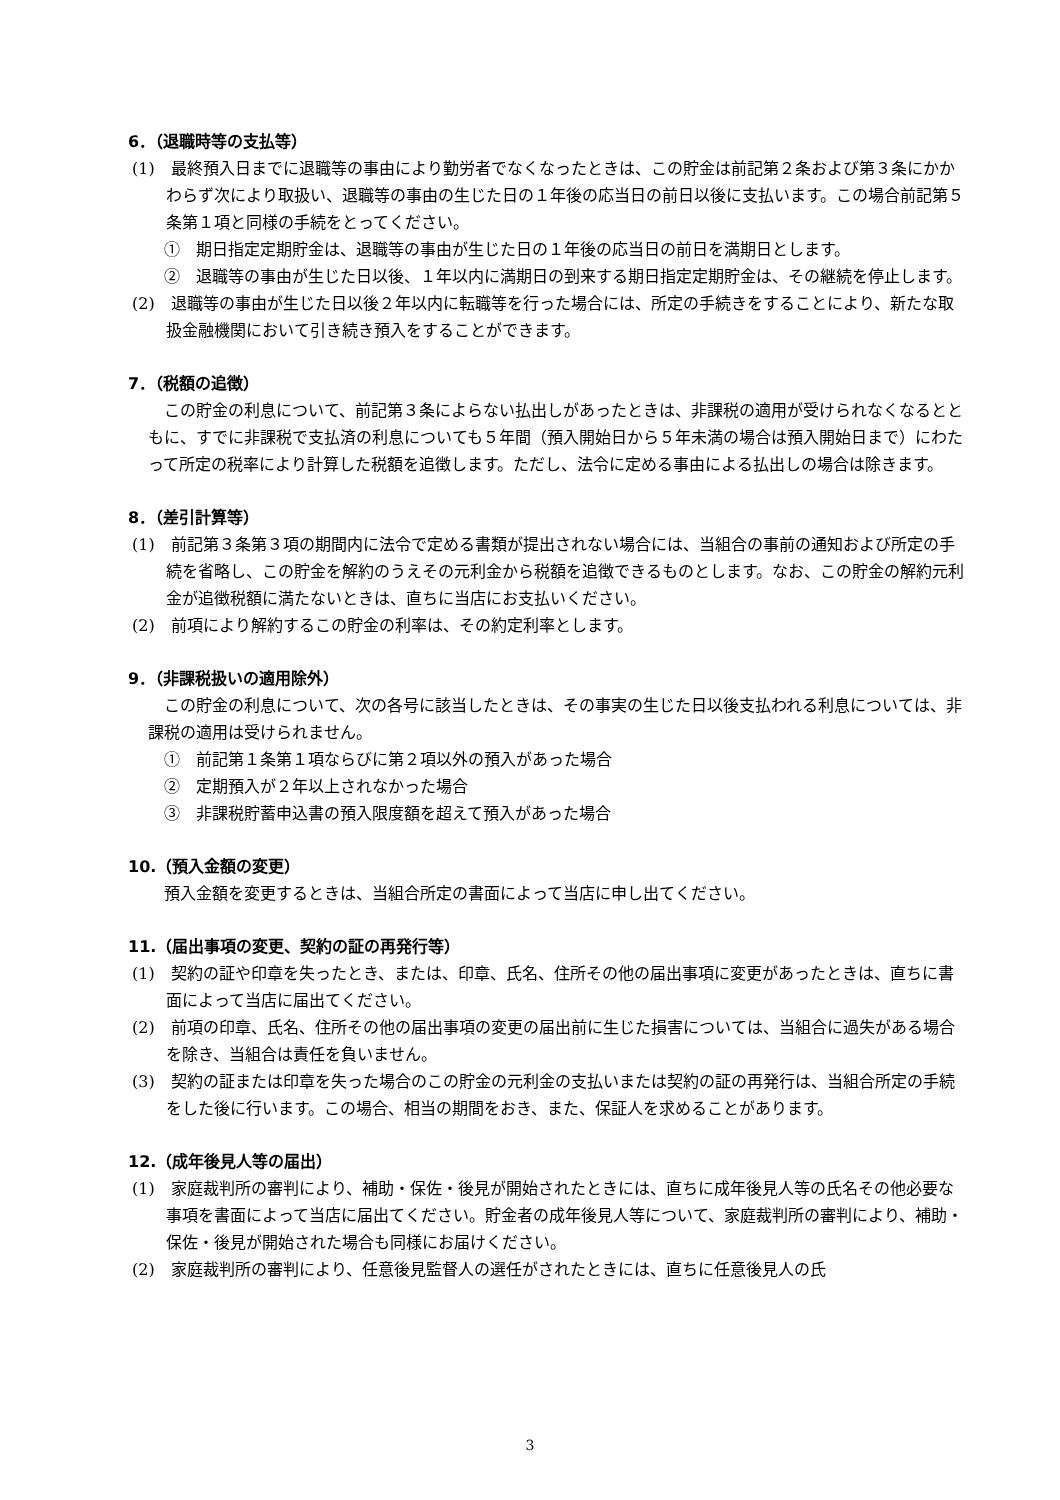6．（退職時等の支払等）
(1)　最終預入日までに退職等の事由により勤労者でなくなったときは、この貯金は前記第２条および第３条にかかわらず次により取扱い、退職等の事由の生じた日の１年後の応当日の前日以後に支払います。この場合前記第５条第１項と同様の手続をとってください。
①　期日指定定期貯金は、退職等の事由が生じた日の１年後の応当日の前日を満期日とします。
②　退職等の事由が生じた日以後、１年以内に満期日の到来する期日指定定期貯金は、その継続を停止します。
(2)　退職等の事由が生じた日以後２年以内に転職等を行った場合には、所定の手続きをすることにより、新たな取扱金融機関において引き続き預入をすることができます。
7．（税額の追徴）
この貯金の利息について、前記第３条によらない払出しがあったときは、非課税の適用が受けられなくなるとともに、すでに非課税で支払済の利息についても５年間（預入開始日から５年未満の場合は預入開始日まで）にわたって所定の税率により計算した税額を追徴します。ただし、法令に定める事由による払出しの場合は除きます。
8．（差引計算等）
(1)　前記第３条第３項の期間内に法令で定める書類が提出されない場合には、当組合の事前の通知および所定の手続を省略し、この貯金を解約のうえその元利金から税額を追徴できるものとします。なお、この貯金の解約元利金が追徴税額に満たないときは、直ちに当店にお支払いください。
(2)　前項により解約するこの貯金の利率は、その約定利率とします。
9．（非課税扱いの適用除外）
この貯金の利息について、次の各号に該当したときは、その事実の生じた日以後支払われる利息については、非課税の適用は受けられません。
①　前記第１条第１項ならびに第２項以外の預入があった場合
②　定期預入が２年以上されなかった場合
③　非課税貯蓄申込書の預入限度額を超えて預入があった場合
10.（預入金額の変更）
預入金額を変更するときは、当組合所定の書面によって当店に申し出てください。
11.（届出事項の変更、契約の証の再発行等）
(1)　契約の証や印章を失ったとき、または、印章、氏名、住所その他の届出事項に変更があったときは、直ちに書面によって当店に届出てください。
(2)　前項の印章、氏名、住所その他の届出事項の変更の届出前に生じた損害については、当組合に過失がある場合を除き、当組合は責任を負いません。
(3)　契約の証または印章を失った場合のこの貯金の元利金の支払いまたは契約の証の再発行は、当組合所定の手続をした後に行います。この場合、相当の期間をおき、また、保証人を求めることがあります。
12.（成年後見人等の届出）
(1)　家庭裁判所の審判により、補助・保佐・後見が開始されたときには、直ちに成年後見人等の氏名その他必要な事項を書面によって当店に届出てください。貯金者の成年後見人等について、家庭裁判所の審判により、補助・保佐・後見が開始された場合も同様にお届けください。
(2)　家庭裁判所の審判により、任意後見監督人の選任がされたときには、直ちに任意後見人の氏
3